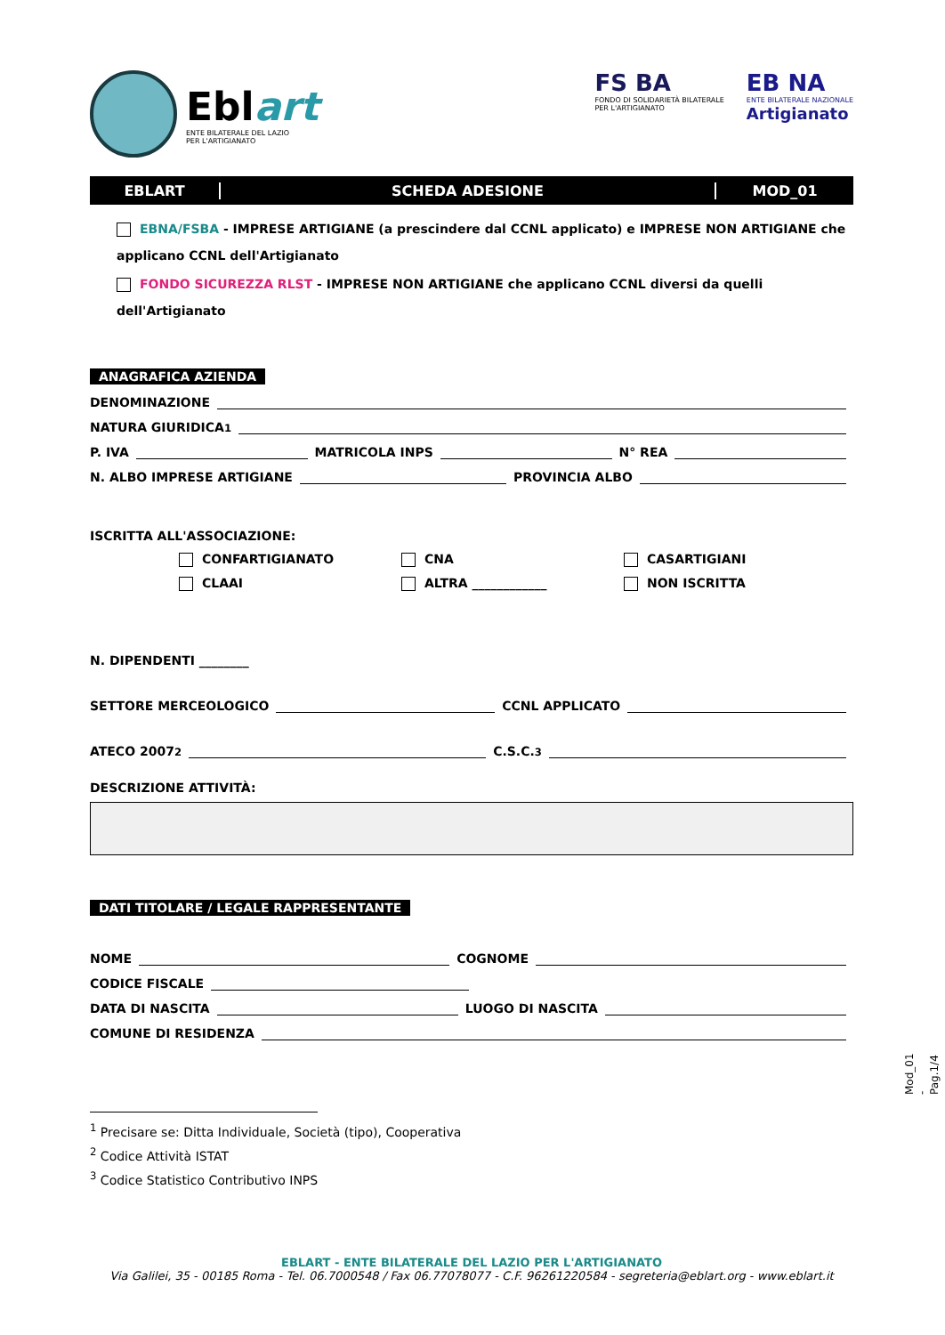Eblart
ENTE BILATERALE DEL LAZIO
PER L'ARTIGIANATO
FS BA
FONDO DI SOLIDARIETÀ BILATERALE
PER L'ARTIGIANATO
EB NA
ENTE BILATERALE NAZIONALE
Artigianato
EBLART SCHEDA ADESIONE MOD_01
EBNA/FSBA - IMPRESE ARTIGIANE (a prescindere dal CCNL applicato) e IMPRESE NON ARTIGIANE che applicano CCNL dell'Artigianato
FONDO SICUREZZA RLST - IMPRESE NON ARTIGIANE che applicano CCNL diversi da quelli dell'Artigianato
ANAGRAFICA AZIENDA
DENOMINAZIONE
NATURA GIURIDICA <sup>1</sup>
P. IVA MATRICOLA INPS N° REA
N. ALBO IMPRESE ARTIGIANE PROVINCIA ALBO
ISCRITTA ALL'ASSOCIAZIONE:
CONFARTIGIANATO
CNA
CASARTIGIANI
CLAAI
ALTRA ____________
NON ISCRITTA
N. DIPENDENTI ________
SETTORE MERCEOLOGICO CCNL APPLICATO
ATECO 2007 <sup>2</sup> C.S.C. <sup>3</sup>
DESCRIZIONE ATTIVITÀ:
DATI TITOLARE / LEGALE RAPPRESENTANTE
NOME COGNOME
CODICE FISCALE
DATA DI NASCITA LUOGO DI NASCITA
COMUNE DI RESIDENZA
<sup>1</sup> Precisare se: Ditta Individuale, Società (tipo), Cooperativa
<sup>2</sup> Codice Attività ISTAT
<sup>3</sup> Codice Statistico Contributivo INPS
EBLART - ENTE BILATERALE DEL LAZIO PER L'ARTIGIANATO
Via Galilei, 35 - 00185 Roma - Tel. 06.7000548 / Fax 06.77078077 - C.F. 96261220584 - segreteria@eblart.org - www.eblart.it
Mod_01 - Pag.1/4